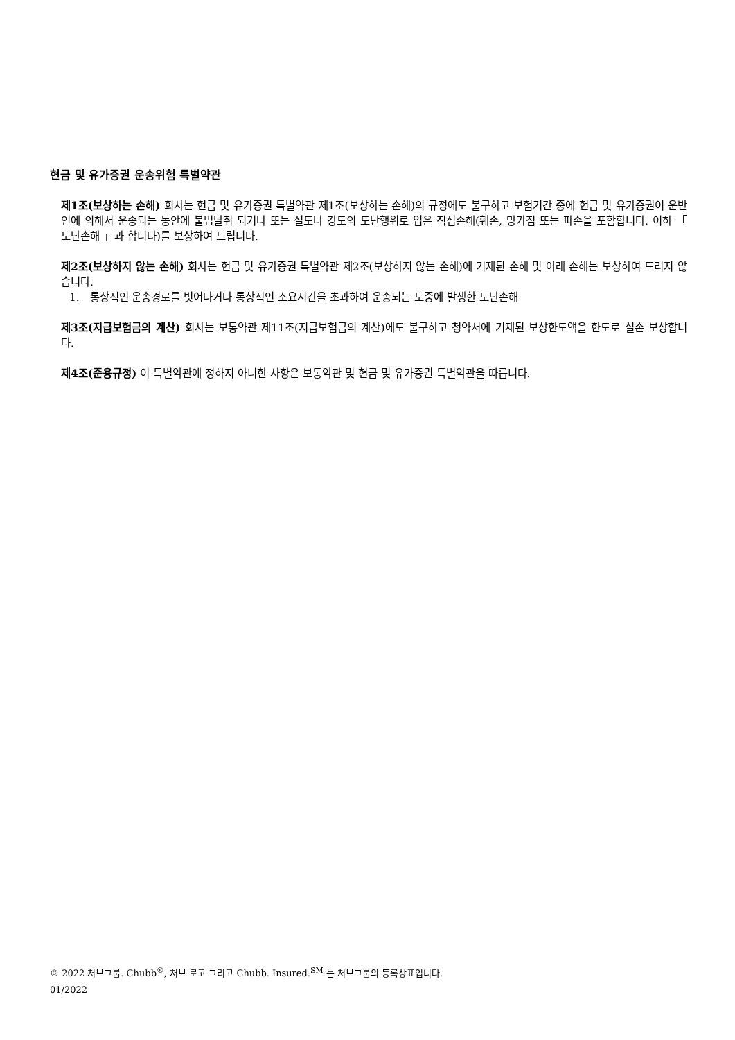현금 및 유가증권 운송위험 특별약관
제1조(보상하는 손해) 회사는 현금 및 유가증권 특별약관 제1조(보상하는 손해)의 규정에도 불구하고 보험기간 중에 현금 및 유가증권이 운반인에 의해서 운송되는 동안에 불법탈취 되거나 또는 절도나 강도의 도난행위로 입은 직접손해(훼손, 망가짐 또는 파손을 포함합니다. 이하 「 도난손해 」과 합니다)를 보상하여 드립니다.
제2조(보상하지 않는 손해) 회사는 현금 및 유가증권 특별약관 제2조(보상하지 않는 손해)에 기재된 손해 및 아래 손해는 보상하여 드리지 않습니다.
1. 통상적인 운송경로를 벗어나거나 통상적인 소요시간을 초과하여 운송되는 도중에 발생한 도난손해
제3조(지급보험금의 계산) 회사는 보통약관 제11조(지급보험금의 계산)에도 불구하고 청약서에 기재된 보상한도액을 한도로 실손 보상합니다.
제4조(준용규정) 이 특별약관에 정하지 아니한 사항은 보통약관 및 현금 및 유가증권 특별약관을 따릅니다.
© 2022 처브그룹. Chubb<sup>®</sup>, 처브 로고 그리고 Chubb. Insured.<sup>SM</sup> 는 처브그룹의 등록상표입니다.
01/2022